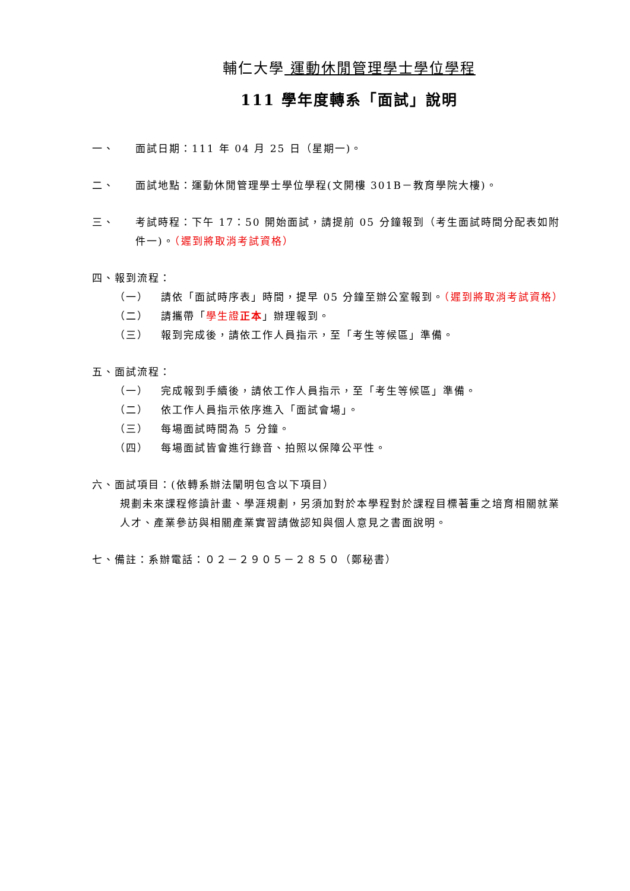輔仁大學 運動休閒管理學士學位學程
111 學年度轉系「面試」說明
一、 面試日期：111 年 04 月 25 日（星期一)。
二、 面試地點：運動休閒管理學士學位學程(文開樓 301B－教育學院大樓)。
三、 考試時程：下午 17：50 開始面試，請提前 05 分鐘報到（考生面試時間分配表如附件一)。（遲到將取消考試資格）
四、報到流程：
（一） 請依「面試時序表」時間，提早 05 分鐘至辦公室報到。（遲到將取消考試資格）
（二） 請攜帶「學生證正本」辦理報到。
（三） 報到完成後，請依工作人員指示，至「考生等候區」準備。
五、面試流程：
（一） 完成報到手續後，請依工作人員指示，至「考生等候區」準備。
（二） 依工作人員指示依序進入「面試會場」。
（三） 每場面試時間為 5 分鐘。
（四） 每場面試皆會進行錄音、拍照以保障公平性。
六、面試項目：(依轉系辦法闡明包含以下項目）
規劃未來課程修讀計畫、學涯規劃，另須加對於本學程對於課程目標著重之培育相關就業人才、產業參訪與相關產業實習請做認知與個人意見之書面說明。
七、備註：系辦電話：０２－２９０５－２８５０（鄭秘書）